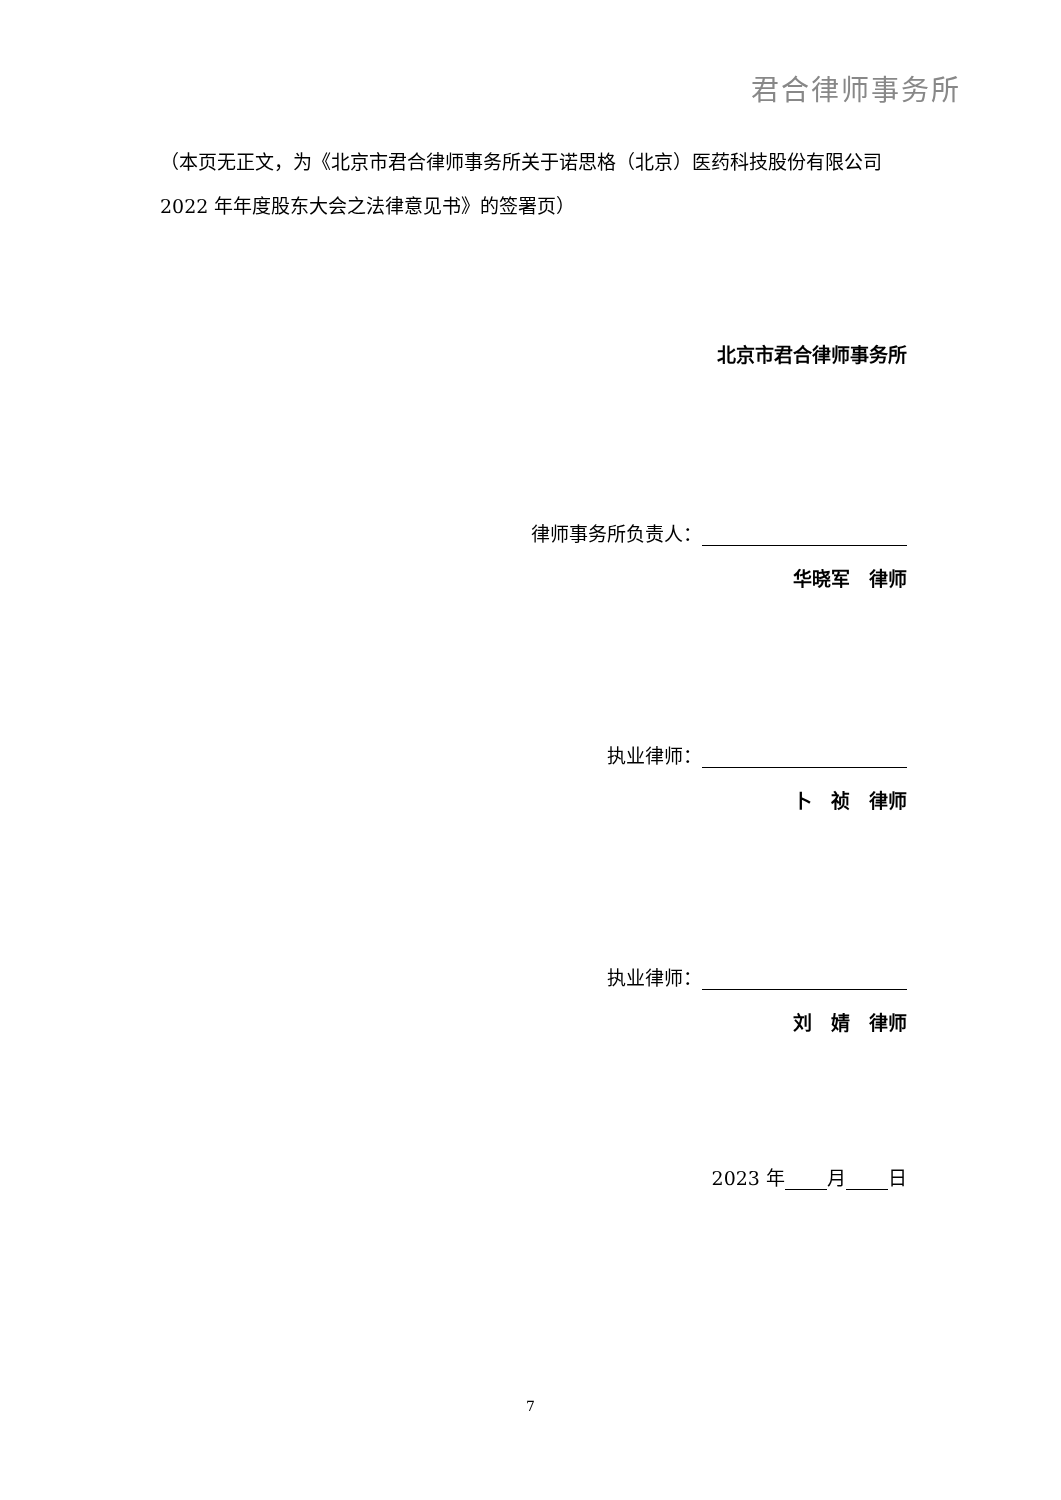君合律师事务所
（本页无正文，为《北京市君合律师事务所关于诺思格（北京）医药科技股份有限公司 2022 年年度股东大会之法律意见书》的签署页）
北京市君合律师事务所
律师事务所负责人：
华晓军　律师
执业律师：
卜　祯　律师
执业律师：
刘　婧　律师
2023 年 月 日
7